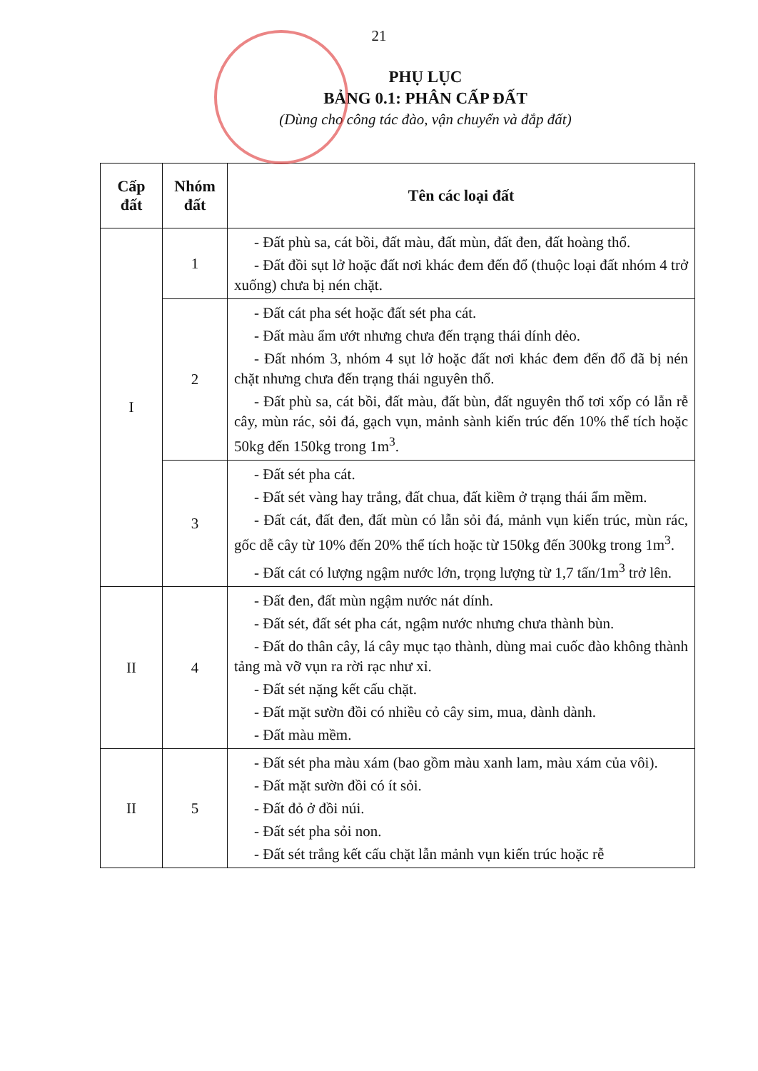21
PHỤ LỤC
BẢNG 0.1: PHÂN CẤP ĐẤT
(Dùng cho công tác đào, vận chuyển và đắp đất)
| Cấp đất | Nhóm đất | Tên các loại đất |
| --- | --- | --- |
| I | 1 | - Đất phù sa, cát bồi, đất màu, đất mùn, đất đen, đất hoàng thổ. - Đất đồi sụt lở hoặc đất nơi khác đem đến đổ (thuộc loại đất nhóm 4 trở xuống) chưa bị nén chặt. |
| | 2 | - Đất cát pha sét hoặc đất sét pha cát. - Đất màu ẩm ướt nhưng chưa đến trạng thái dính dẻo. - Đất nhóm 3, nhóm 4 sụt lở hoặc đất nơi khác đem đến đổ đã bị nén chặt nhưng chưa đến trạng thái nguyên thổ. - Đất phù sa, cát bồi, đất màu, đất bùn, đất nguyên thổ tơi xốp có lẫn rễ cây, mùn rác, sỏi đá, gạch vụn, mảnh sành kiến trúc đến 10% thể tích hoặc 50kg đến 150kg trong 1m<sup>3</sup>. |
| | 3 | - Đất sét pha cát. - Đất sét vàng hay trắng, đất chua, đất kiềm ở trạng thái ẩm mềm. - Đất cát, đất đen, đất mùn có lẫn sỏi đá, mảnh vụn kiến trúc, mùn rác, gốc dễ cây từ 10% đến 20% thể tích hoặc từ 150kg đến 300kg trong 1m<sup>3</sup>. - Đất cát có lượng ngậm nước lớn, trọng lượng từ 1,7 tấn/1m<sup>3</sup> trở lên. |
| II | 4 | - Đất đen, đất mùn ngậm nước nát dính. - Đất sét, đất sét pha cát, ngậm nước nhưng chưa thành bùn. - Đất do thân cây, lá cây mục tạo thành, dùng mai cuốc đào không thành tảng mà vỡ vụn ra rời rạc như xỉ. - Đất sét nặng kết cấu chặt. - Đất mặt sườn đồi có nhiều cỏ cây sim, mua, dành dành. - Đất màu mềm. |
| II | 5 | - Đất sét pha màu xám (bao gồm màu xanh lam, màu xám của vôi). - Đất mặt sườn đồi có ít sỏi. - Đất đỏ ở đồi núi. - Đất sét pha sỏi non. - Đất sét trắng kết cấu chặt lẫn mảnh vụn kiến trúc hoặc rễ |